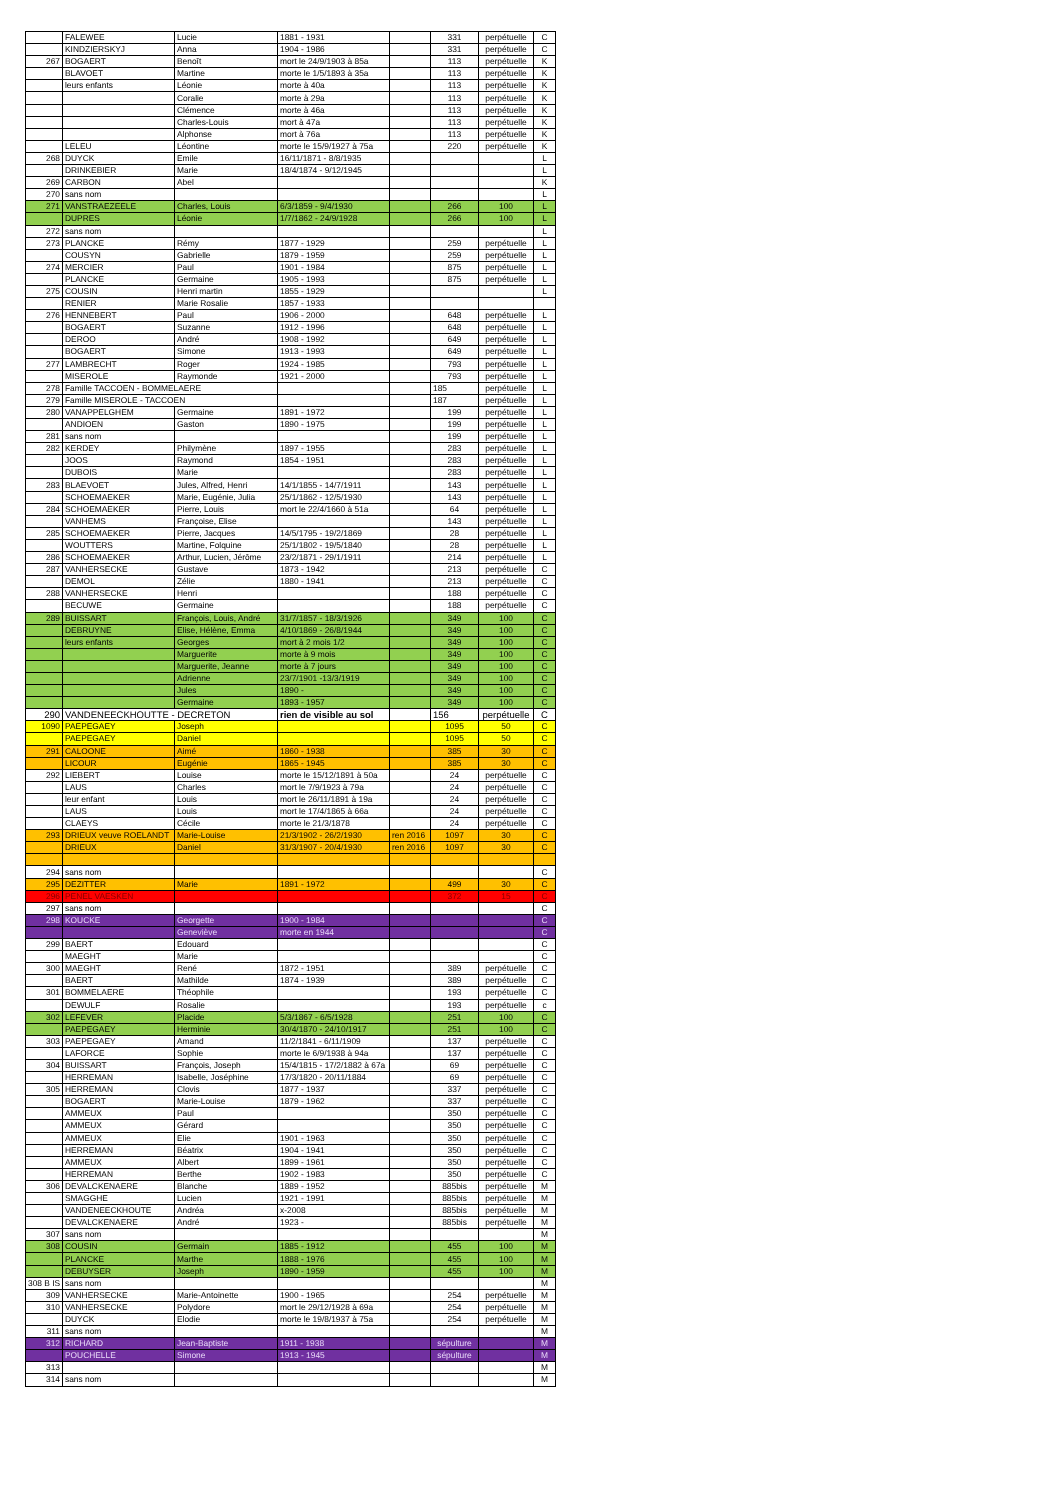| | FALEWEE | Lucie | 1881 - 1931 | | 331 | perpétuelle | C |
| | KINDZIERSKYJ | Anna | 1904 - 1986 | | 331 | perpétuelle | C |
| 267 | BOGAERT | Benoît | mort le 24/9/1903 à 85a | | 113 | perpétuelle | K |
| | BLAVOET | Martine | morte le 1/5/1893 à 35a | | 113 | perpétuelle | K |
| | leurs enfants | Léonie | morte à 40a | | 113 | perpétuelle | K |
| | | Coralie | morte à 29a | | 113 | perpétuelle | K |
| | | Clémence | morte à 46a | | 113 | perpétuelle | K |
| | | Charles-Louis | mort à 47a | | 113 | perpétuelle | K |
| | | Alphonse | mort à 76a | | 113 | perpétuelle | K |
| | LELEU | Léontine | morte le 15/9/1927 à 75a | | 220 | perpétuelle | K |
| 268 | DUYCK | Emile | 16/11/1871 - 8/8/1935 | | | | L |
| | DRINKEBIER | Marie | 18/4/1874 - 9/12/1945 | | | | L |
| 269 | CARBON | Abel | | | | | K |
| 270 | sans nom | | | | | | L |
| 271 | VANSTRAEZEELE | Charles, Louis | 6/3/1859 - 9/4/1930 | | 266 | 100 | L |
| | DUPRES | Léonie | 1/7/1862 - 24/9/1928 | | 266 | 100 | L |
| 272 | sans nom | | | | | | L |
| 273 | PLANCKE | Rémy | 1877 - 1929 | | 259 | perpétuelle | L |
| | COUSYN | Gabrielle | 1879 - 1959 | | 259 | perpétuelle | L |
| 274 | MERCIER | Paul | 1901 - 1984 | | 875 | perpétuelle | L |
| | PLANCKE | Germaine | 1905 - 1993 | | 875 | perpétuelle | L |
| 275 | COUSIN | Henri martin | 1855 - 1929 | | | | L |
| | RENIER | Marie Rosalie | 1857 - 1933 | | | | |
| 276 | HENNEBERT | Paul | 1906 - 2000 | | 648 | perpétuelle | L |
| | BOGAERT | Suzanne | 1912 - 1996 | | 648 | perpétuelle | L |
| | DEROO | André | 1908 - 1992 | | 649 | perpétuelle | L |
| | BOGAERT | Simone | 1913 - 1993 | | 649 | perpétuelle | L |
| 277 | LAMBRECHT | Roger | 1924 - 1985 | | 793 | perpétuelle | L |
| | MISEROLE | Raymonde | 1921 - 2000 | | 793 | perpétuelle | L |
| 278 | Famille TACCOEN - BOMMELAERE | | | | 185 | perpétuelle | L |
| 279 | Famille MISEROLE - TACCOEN | | | | 187 | perpétuelle | L |
| 280 | VANAPPELGHEM | Germaine | 1891 - 1972 | | 199 | perpétuelle | L |
| | ANDIOEN | Gaston | 1890 - 1975 | | 199 | perpétuelle | L |
| 281 | sans nom | | | | 199 | perpétuelle | L |
| 282 | KERDEY | Philymène | 1897 - 1955 | | 283 | perpétuelle | L |
| | JOOS | Raymond | 1854 - 1951 | | 283 | perpétuelle | L |
| | DUBOIS | Marie | | | 283 | perpétuelle | L |
| 283 | BLAEVOET | Jules, Alfred, Henri | 14/1/1855 - 14/7/1911 | | 143 | perpétuelle | L |
| | SCHOEMAEKER | Marie, Eugénie, Julia | 25/1/1862 - 12/5/1930 | | 143 | perpétuelle | L |
| 284 | SCHOEMAEKER | Pierre, Louis | mort le 22/4/1660 à 51a | | 64 | perpétuelle | L |
| | VANHEMS | Françoise, Elise | | | 143 | perpétuelle | L |
| 285 | SCHOEMAEKER | Pierre, Jacques | 14/5/1795 - 19/2/1869 | | 28 | perpétuelle | L |
| | WOUTTERS | Martine, Folquine | 25/1/1802 - 19/5/1840 | | 28 | perpétuelle | L |
| 286 | SCHOEMAEKER | Arthur, Lucien, Jérôme | 23/2/1871 - 29/1/1911 | | 214 | perpétuelle | L |
| 287 | VANHERSECKE | Gustave | 1873 - 1942 | | 213 | perpétuelle | C |
| | DEMOL | Zélie | 1880 - 1941 | | 213 | perpétuelle | C |
| 288 | VANHERSECKE | Henri | | | 188 | perpétuelle | C |
| | BECUWE | Germaine | | | 188 | perpétuelle | C |
| 289 | BUISSART | François, Louis, André | 31/7/1857 - 18/3/1926 | | 349 | 100 | C |
| | DEBRUYNE | Elise, Hélène, Emma | 4/10/1869 - 26/8/1944 | | 349 | 100 | C |
| | leurs enfants | Georges | mort à 2 mois 1/2 | | 349 | 100 | C |
| | | Marguerite | morte à 9 mois | | 349 | 100 | C |
| | | Marguerite, Jeanne | morte à 7 jours | | 349 | 100 | C |
| | | Adrienne | 23/7/1901 -13/3/1919 | | 349 | 100 | C |
| | | Jules | 1890 - | | 349 | 100 | C |
| | | Germaine | 1893 - 1957 | | 349 | 100 | C |
| 290 | VANDENEECKHOUTTE - DECRETON | | rien de visible au sol | | 156 | perpétuelle | C |
| 1090 | PAEPEGAEY | Joseph | | | 1095 | 50 | C |
| | PAEPEGAEY | Daniel | | | 1095 | 50 | C |
| 291 | CALOONE | Aimé | 1860 - 1938 | | 385 | 30 | C |
| | LICOUR | Eugénie | 1865 - 1945 | | 385 | 30 | C |
| 292 | LIEBERT | Louise | morte le 15/12/1891 à 50a | | 24 | perpétuelle | C |
| | LAUS | Charles | mort le 7/9/1923 à 79a | | 24 | perpétuelle | C |
| | leur enfant | Louis | mort le 26/11/1891 à 19a | | 24 | perpétuelle | C |
| | LAUS | Louis | mort le 17/4/1865 à 66a | | 24 | perpétuelle | C |
| | CLAEYS | Cécile | morte le 21/3/1878 | | 24 | perpétuelle | C |
| 293 | DRIEUX veuve ROELANDT | Marie-Louise | 21/3/1902 - 26/2/1930 | ren 2016 | 1097 | 30 | C |
| | DRIEUX | Daniel | 31/3/1907 - 20/4/1930 | ren 2016 | 1097 | 30 | C |
| 294 | sans nom | | | | | | C |
| 295 | DEZITTER | Marie | 1891 - 1972 | | 499 | 30 | C |
| 296 | PENEL VAESKEN | | | | 372 | 15 | C |
| 297 | sans nom | | | | | | C |
| 298 | KOUCKE | Georgette | 1900 - 1984 | | | | C |
| | | Geneviève | morte en 1944 | | | | C |
| 299 | BAERT | Edouard | | | | | C |
| | MAEGHT | Marie | | | | | C |
| 300 | MAEGHT | René | 1872 - 1951 | | 389 | perpétuelle | C |
| | BAERT | Mathilde | 1874 - 1939 | | 389 | perpétuelle | C |
| 301 | BOMMELAERE | Théophile | | | 193 | perpétuelle | C |
| | DEWULF | Rosalie | | | 193 | perpétuelle | c |
| 302 | LEFEVER | Placide | 5/3/1867 - 6/5/1928 | | 251 | 100 | C |
| | PAEPEGAEY | Herminie | 30/4/1870 - 24/10/1917 | | 251 | 100 | C |
| 303 | PAEPEGAEY | Amand | 11/2/1841 - 6/11/1909 | | 137 | perpétuelle | C |
| | LAFORCE | Sophie | morte le 6/9/1938 à 94a | | 137 | perpétuelle | C |
| 304 | BUISSART | François, Joseph | 15/4/1815 - 17/2/1882 à 67a | | 69 | perpétuelle | C |
| | HERREMAN | Isabelle, Joséphine | 17/3/1820 - 20/11/1884 | | 69 | perpétuelle | C |
| 305 | HERREMAN | Clovis | 1877 - 1937 | | 337 | perpétuelle | C |
| | BOGAERT | Marie-Louise | 1879 - 1962 | | 337 | perpétuelle | C |
| | AMMEUX | Paul | | | 350 | perpétuelle | C |
| | AMMEUX | Gérard | | | 350 | perpétuelle | C |
| | AMMEUX | Elie | 1901 - 1963 | | 350 | perpétuelle | C |
| | HERREMAN | Béatrix | 1904 - 1941 | | 350 | perpétuelle | C |
| | AMMEUX | Albert | 1899 - 1961 | | 350 | perpétuelle | C |
| | HERREMAN | Berthe | 1902 - 1983 | | 350 | perpétuelle | C |
| 306 | DEVALCKENAERE | Blanche | 1889 - 1952 | | 885bis | perpétuelle | M |
| | SMAGGHE | Lucien | 1921 - 1991 | | 885bis | perpétuelle | M |
| | VANDENEECKHOUTE | Andréa | x-2008 | | 885bis | perpétuelle | M |
| | DEVALCKENAERE | André | 1923 - | | 885bis | perpétuelle | M |
| 307 | sans nom | | | | | | M |
| 308 | COUSIN | Germain | 1885 - 1912 | | 455 | 100 | M |
| | PLANCKE | Marthe | 1888 - 1976 | | 455 | 100 | M |
| | DEBUYSER | Joseph | 1890 - 1959 | | 455 | 100 | M |
| 308 B IS | sans nom | | | | | | M |
| 309 | VANHERSECKE | Marie-Antoinette | 1900 - 1965 | | 254 | perpétuelle | M |
| 310 | VANHERSECKE | Polydore | mort le 29/12/1928 à 69a | | 254 | perpétuelle | M |
| | DUYCK | Elodie | morte le 19/8/1937 à 75a | | 254 | perpétuelle | M |
| 311 | sans nom | | | | | | M |
| 312 | RICHARD | Jean-Baptiste | 1911 - 1938 | | sépulture | | M |
| | POUCHELLE | Simone | 1913 - 1945 | | sépulture | | M |
| 313 | | | | | | | M |
| 314 | sans nom | | | | | | M |